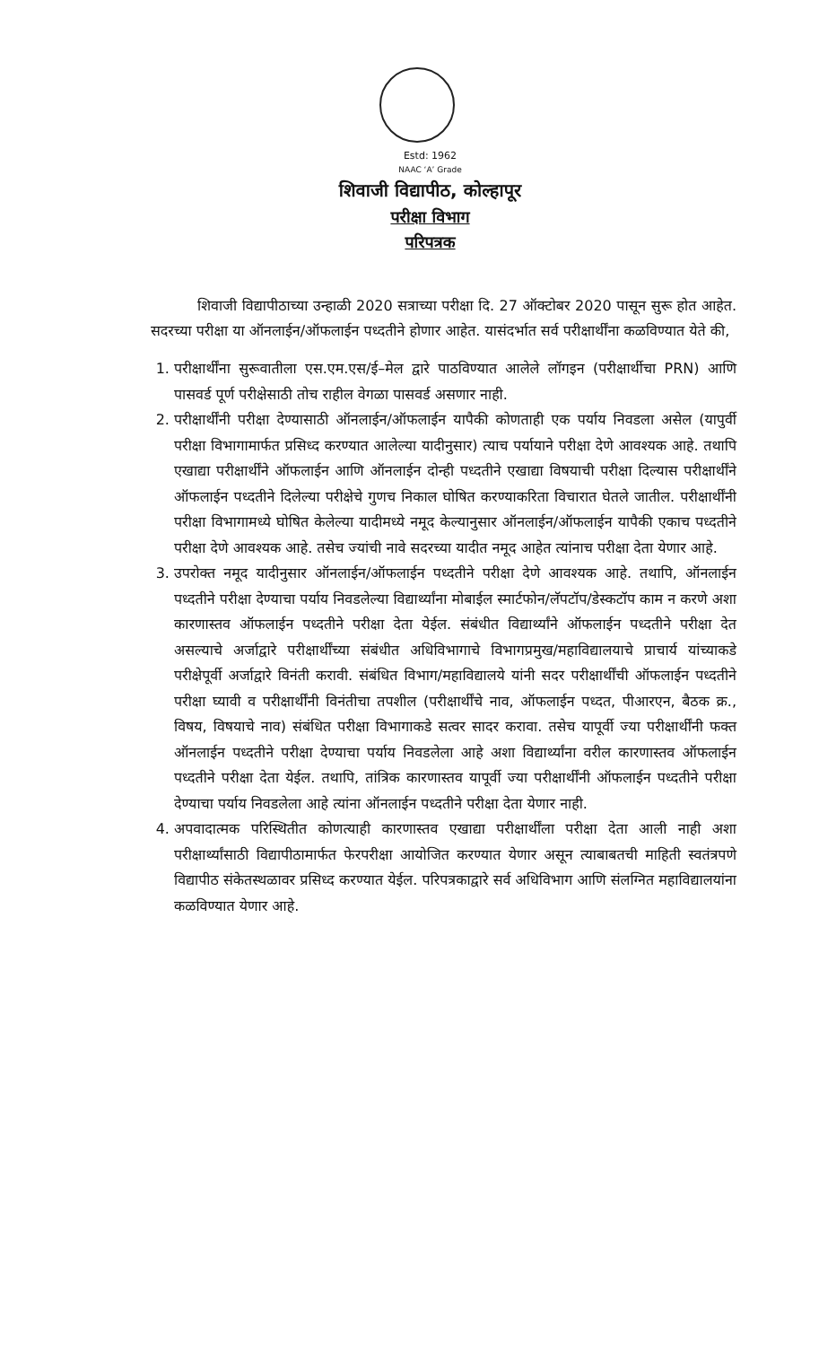Estd: 1962
NAAC ‘A’ Grade
शिवाजी विद्यापीठ, कोल्हापूर
परीक्षा विभाग
परिपत्रक
शिवाजी विद्यापीठाच्या उन्हाळी 2020 सत्राच्या परीक्षा दि. 27 ऑक्टोबर 2020 पासून सुरू होत आहेत. सदरच्या परीक्षा या ऑनलाईन/ऑफलाईन पध्दतीने होणार आहेत. यासंदर्भात सर्व परीक्षार्थींना कळविण्यात येते की,
1. परीक्षार्थींना सुरूवातीला एस.एम.एस/ई–मेल द्वारे पाठविण्यात आलेले लॉगइन (परीक्षार्थीचा PRN) आणि पासवर्ड पूर्ण परीक्षेसाठी तोच राहील वेगळा पासवर्ड असणार नाही.
2. परीक्षार्थींनी परीक्षा देण्यासाठी ऑनलाईन/ऑफलाईन यापैकी कोणताही एक पर्याय निवडला असेल (यापुर्वी परीक्षा विभागामार्फत प्रसिध्द करण्यात आलेल्या यादीनुसार) त्याच पर्यायाने परीक्षा देणे आवश्यक आहे. तथापि एखाद्या परीक्षार्थींने ऑफलाईन आणि ऑनलाईन दोन्ही पध्दतीने एखाद्या विषयाची परीक्षा दिल्यास परीक्षार्थींने ऑफलाईन पध्दतीने दिलेल्या परीक्षेचे गुणच निकाल घोषित करण्याकरिता विचारात घेतले जातील. परीक्षार्थींनी परीक्षा विभागामध्ये घोषित केलेल्या यादीमध्ये नमूद केल्यानुसार ऑनलाईन/ऑफलाईन यापैकी एकाच पध्दतीने परीक्षा देणे आवश्यक आहे. तसेच ज्यांची नावे सदरच्या यादीत नमूद आहेत त्यांनाच परीक्षा देता येणार आहे.
3. उपरोक्त नमूद यादीनुसार ऑनलाईन/ऑफलाईन पध्दतीने परीक्षा देणे आवश्यक आहे. तथापि, ऑनलाईन पध्दतीने परीक्षा देण्याचा पर्याय निवडलेल्या विद्यार्थ्यांना मोबाईल स्मार्टफोन/लॅपटॉप/डेस्कटॉप काम न करणे अशा कारणास्तव ऑफलाईन पध्दतीने परीक्षा देता येईल. संबंधीत विद्यार्थ्यांने ऑफलाईन पध्दतीने परीक्षा देत असल्याचे अर्जाद्वारे परीक्षार्थींच्या संबंधीत अधिविभागाचे विभागप्रमुख/महाविद्यालयाचे प्राचार्य यांच्याकडे परीक्षेपूर्वी अर्जाद्वारे विनंती करावी. संबंधित विभाग/महाविद्यालये यांनी सदर परीक्षार्थींची ऑफलाईन पध्दतीने परीक्षा घ्यावी व परीक्षार्थींनी विनंतीचा तपशील (परीक्षार्थींचे नाव, ऑफलाईन पध्दत, पीआरएन, बैठक क्र., विषय, विषयाचे नाव) संबंधित परीक्षा विभागाकडे सत्वर सादर करावा. तसेच यापूर्वी ज्या परीक्षार्थींनी फक्त ऑनलाईन पध्दतीने परीक्षा देण्याचा पर्याय निवडलेला आहे अशा विद्यार्थ्यांना वरील कारणास्तव ऑफलाईन पध्दतीने परीक्षा देता येईल. तथापि, तांत्रिक कारणास्तव यापूर्वी ज्या परीक्षार्थींनी ऑफलाईन पध्दतीने परीक्षा देण्याचा पर्याय निवडलेला आहे त्यांना ऑनलाईन पध्दतीने परीक्षा देता येणार नाही.
4. अपवादात्मक परिस्थितीत कोणत्याही कारणास्तव एखाद्या परीक्षार्थींला परीक्षा देता आली नाही अशा परीक्षार्थ्यांसाठी विद्यापीठामार्फत फेरपरीक्षा आयोजित करण्यात येणार असून त्याबाबतची माहिती स्वतंत्रपणे विद्यापीठ संकेतस्थळावर प्रसिध्द करण्यात येईल. परिपत्रकाद्वारे सर्व अधिविभाग आणि संलग्नित महाविद्यालयांना कळविण्यात येणार आहे.